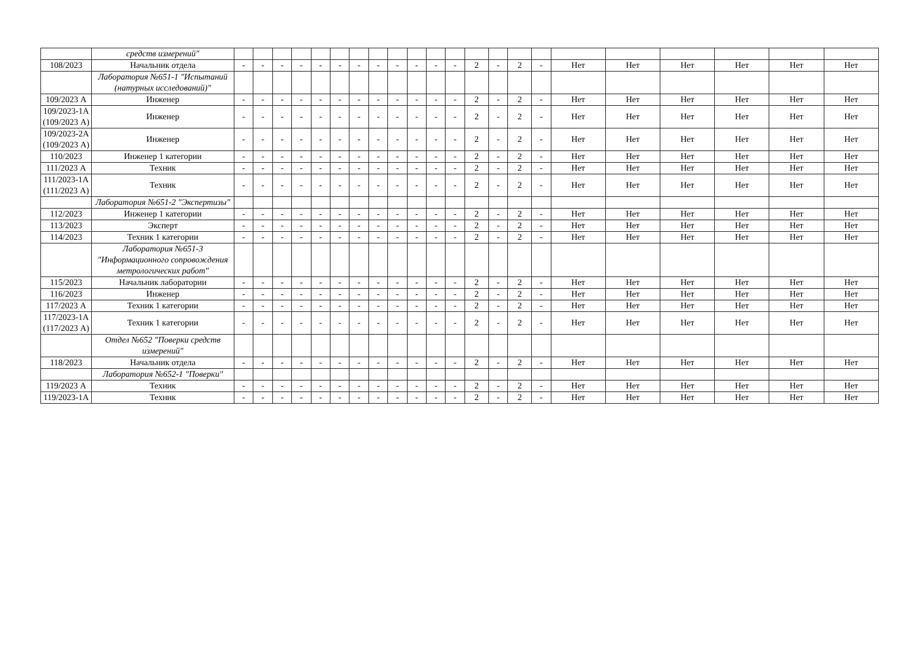| | средств измерений" | | | | | | | | | | | | | | | | | | | | | | |
| 108/2023 | Начальник отдела | - | - | - | - | - | - | - | - | - | - | - | - | 2 | - | 2 | - | Нет | Нет | Нет | Нет | Нет | Нет |
| | Лаборатория №651-1 "Испытаний (натурных исследований)" | | | | | | | | | | | | | | | | | | | | | | |
| 109/2023 А | Инженер | - | - | - | - | - | - | - | - | - | - | - | - | 2 | - | 2 | - | Нет | Нет | Нет | Нет | Нет | Нет |
| 109/2023-1А (109/2023 А) | Инженер | - | - | - | - | - | - | - | - | - | - | - | - | 2 | - | 2 | - | Нет | Нет | Нет | Нет | Нет | Нет |
| 109/2023-2А (109/2023 А) | Инженер | - | - | - | - | - | - | - | - | - | - | - | - | 2 | - | 2 | - | Нет | Нет | Нет | Нет | Нет | Нет |
| 110/2023 | Инженер 1 категории | - | - | - | - | - | - | - | - | - | - | - | - | 2 | - | 2 | - | Нет | Нет | Нет | Нет | Нет | Нет |
| 111/2023 А | Техник | - | - | - | - | - | - | - | - | - | - | - | - | 2 | - | 2 | - | Нет | Нет | Нет | Нет | Нет | Нет |
| 111/2023-1А (111/2023 А) | Техник | - | - | - | - | - | - | - | - | - | - | - | - | 2 | - | 2 | - | Нет | Нет | Нет | Нет | Нет | Нет |
| | Лаборатория №651-2 "Экспертизы" | | | | | | | | | | | | | | | | | | | | | | |
| 112/2023 | Инженер 1 категории | - | - | - | - | - | - | - | - | - | - | - | - | 2 | - | 2 | - | Нет | Нет | Нет | Нет | Нет | Нет |
| 113/2023 | Эксперт | - | - | - | - | - | - | - | - | - | - | - | - | 2 | - | 2 | - | Нет | Нет | Нет | Нет | Нет | Нет |
| 114/2023 | Техник 1 категории | - | - | - | - | - | - | - | - | - | - | - | - | 2 | - | 2 | - | Нет | Нет | Нет | Нет | Нет | Нет |
| | Лаборатория №651-3 "Информационного сопровождения метрологических работ" | | | | | | | | | | | | | | | | | | | | | | |
| 115/2023 | Начальник лаборатории | - | - | - | - | - | - | - | - | - | - | - | - | 2 | - | 2 | - | Нет | Нет | Нет | Нет | Нет | Нет |
| 116/2023 | Инженер | - | - | - | - | - | - | - | - | - | - | - | - | 2 | - | 2 | - | Нет | Нет | Нет | Нет | Нет | Нет |
| 117/2023 А | Техник 1 категории | - | - | - | - | - | - | - | - | - | - | - | - | 2 | - | 2 | - | Нет | Нет | Нет | Нет | Нет | Нет |
| 117/2023-1А (117/2023 А) | Техник 1 категории | - | - | - | - | - | - | - | - | - | - | - | - | 2 | - | 2 | - | Нет | Нет | Нет | Нет | Нет | Нет |
| | Отдел №652 "Поверки средств измерений" | | | | | | | | | | | | | | | | | | | | | | |
| 118/2023 | Начальник отдела | - | - | - | - | - | - | - | - | - | - | - | - | 2 | - | 2 | - | Нет | Нет | Нет | Нет | Нет | Нет |
| | Лаборатория №652-1 "Поверки" | | | | | | | | | | | | | | | | | | | | | | |
| 119/2023 А | Техник | - | - | - | - | - | - | - | - | - | - | - | - | 2 | - | 2 | - | Нет | Нет | Нет | Нет | Нет | Нет |
| 119/2023-1А | Техник | - | - | - | - | - | - | - | - | - | - | - | - | 2 | - | 2 | - | Нет | Нет | Нет | Нет | Нет | Нет |